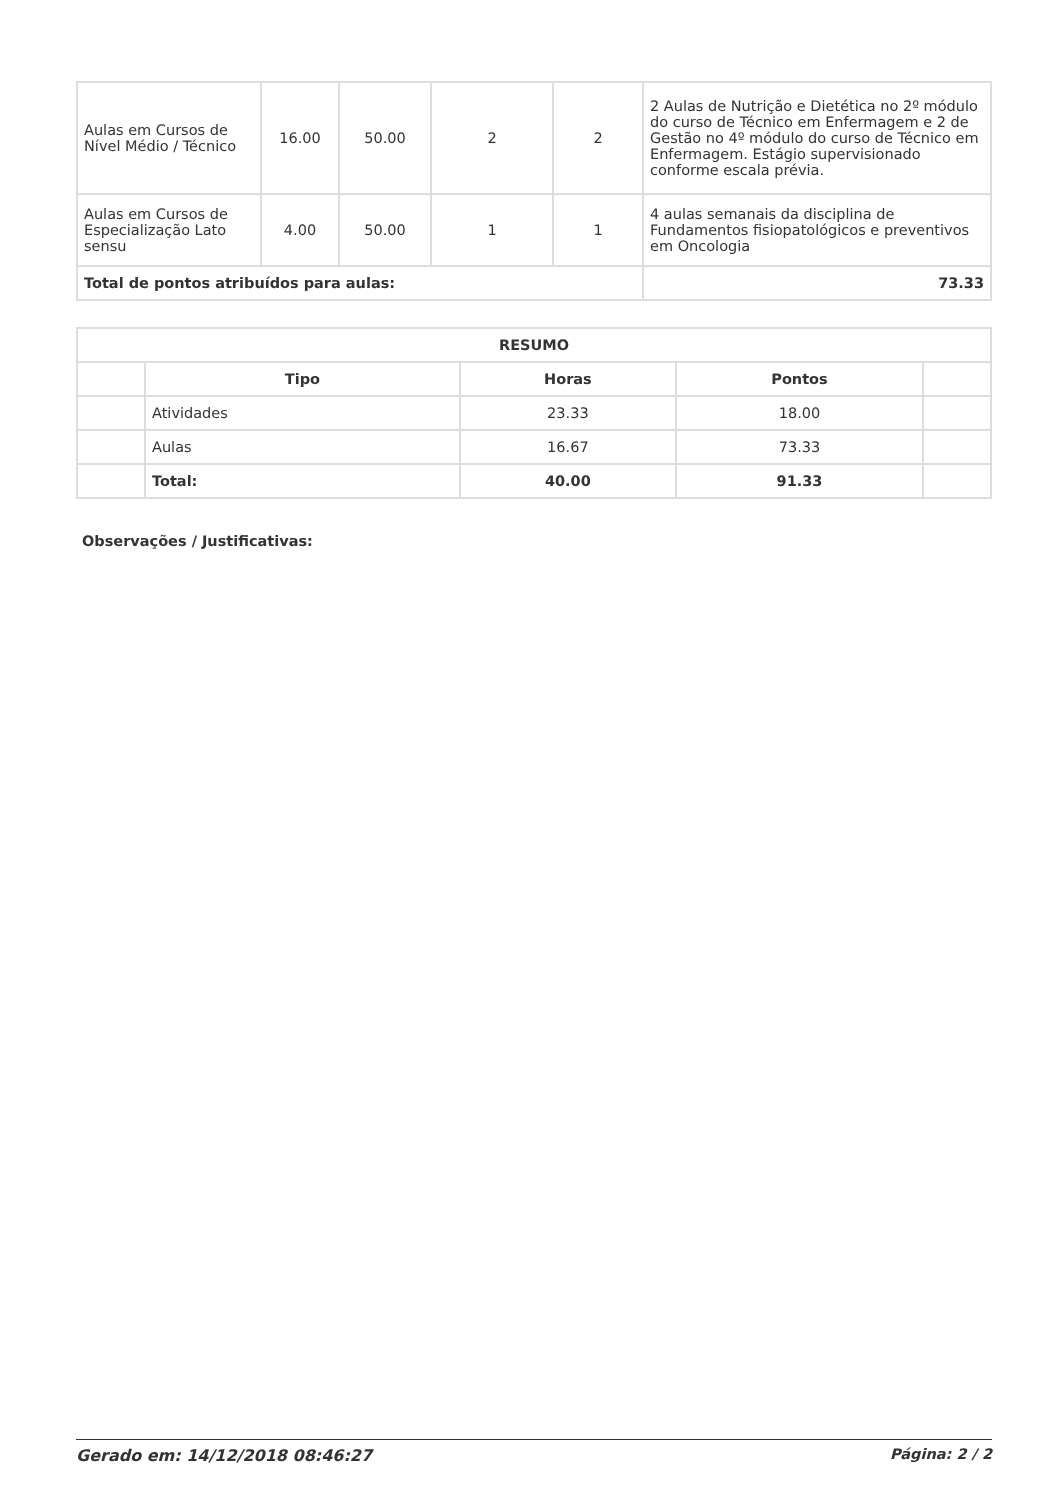| Aulas em Cursos de Nível Médio / Técnico | 16.00 | 50.00 | 2 | 2 | 2 Aulas de Nutrição e Dietética no 2º módulo do curso de Técnico em Enfermagem e 2 de Gestão no 4º módulo do curso de Técnico em Enfermagem. Estágio supervisionado conforme escala prévia. |
| Aulas em Cursos de Especialização Lato sensu | 4.00 | 50.00 | 1 | 1 | 4 aulas semanais da disciplina de Fundamentos fisiopatológicos e preventivos em Oncologia |
| Total de pontos atribuídos para aulas: | | | | | 73.33 |
| RESUMO | | | | |
| --- | --- | --- | --- | --- |
| | Tipo | Horas | Pontos | |
| | Atividades | 23.33 | 18.00 | |
| | Aulas | 16.67 | 73.33 | |
| | Total: | 40.00 | 91.33 | |
Observações / Justificativas:
Gerado em: 14/12/2018 08:46:27 Página: 2 / 2